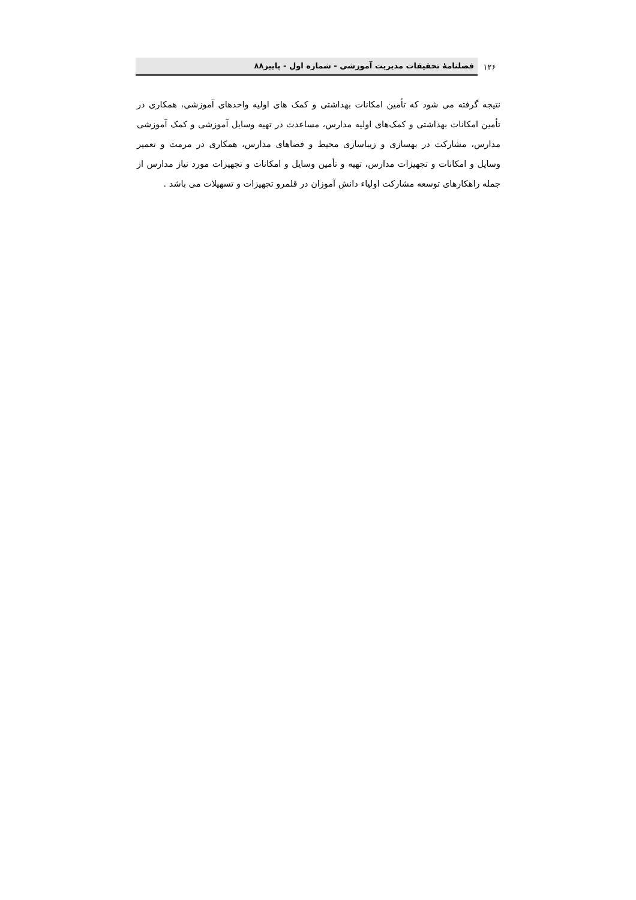۱۲۶
فصلنامهٔ تحقیقات مدیریت آموزشی - شماره اول - پاییز۸۸
نتیجه گرفته می شود که تأمین امکانات بهداشتی و کمک های اولیه واحدهای آموزشی، همکاری در تأمین امکانات بهداشتی و کمک‌های اولیه مدارس، مساعدت در تهیه وسایل آموزشی و کمک آموزشی مدارس، مشارکت در بهسازی و زیباسازی محیط و فضاهای مدارس، همکاری در مرمت و تعمیر وسایل و امکانات و تجهیزات مدارس، تهیه و تأمین وسایل و امکانات و تجهیزات مورد نیاز مدارس از جمله راهکارهای توسعه مشارکت اولیاء دانش آموزان در قلمرو تجهیزات و تسهیلات می باشد .